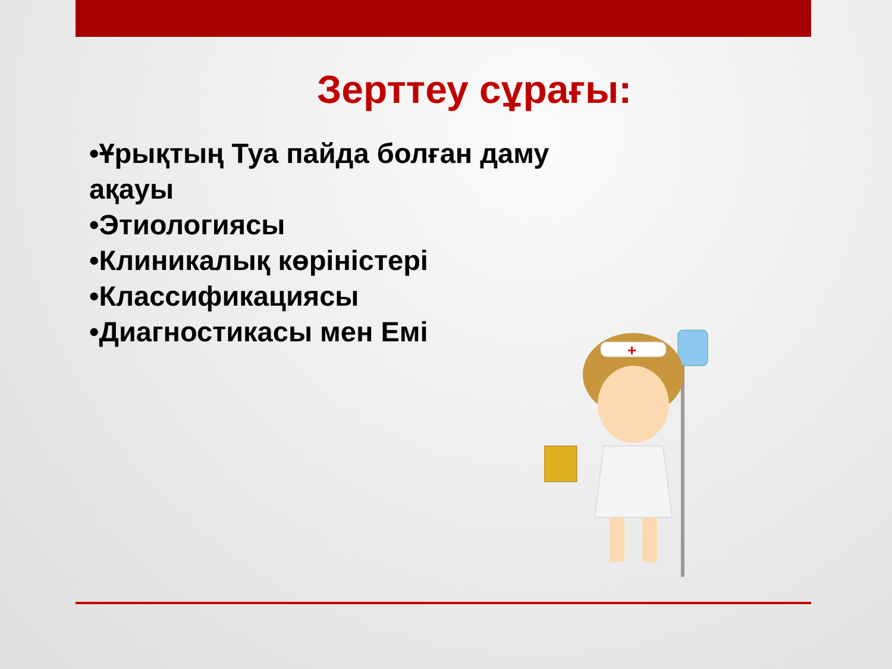Зерттеу сұрағы:
•Ұрықтың Туа пайда болған даму ақауы
•Этиологиясы
•Клиникалық көріністері
•Классификациясы
•Диагностикасы мен Емі
+